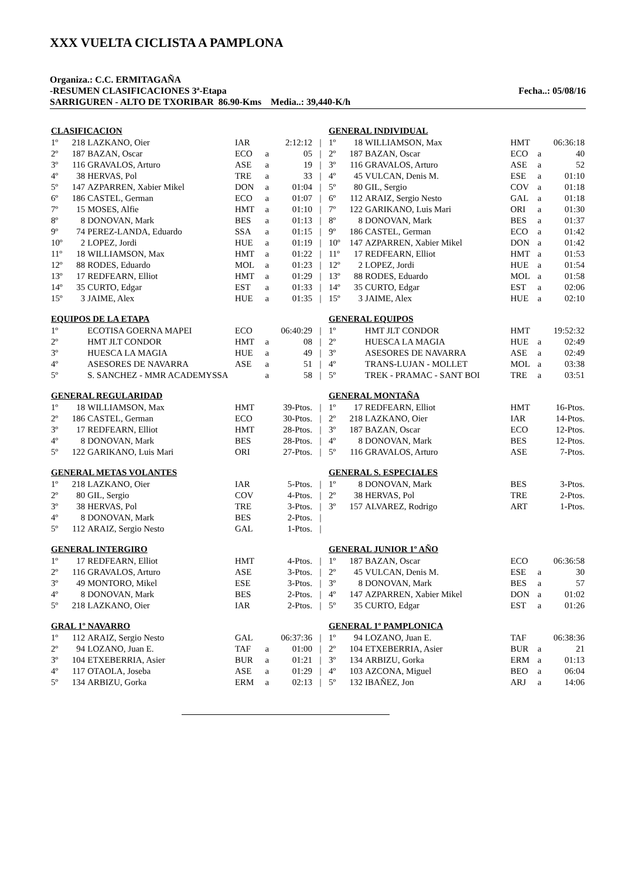XXX VUELTA CICLISTA A PAMPLONA
Organiza.: C.C. ERMITAGAÑA
-RESUMEN CLASIFICACIONES 3ª-Etapa Fecha..: 05/08/16
SARRIGUREN - ALTO DE TXORIBAR 86.90-Kms Media..: 39,440-K/h
| CLASIFICACION | | | | | | | GENERAL INDIVIDUAL | | | | | |
| 1º | 218 | LAZKANO, Oier | IAR | | 2:12:12 | / | 1º | 18 | WILLIAMSON, Max | HMT | | 06:36:18 |
| 2º | 187 | BAZAN, Oscar | ECO | a | 05 | / | 2º | 187 | BAZAN, Oscar | ECO | a | 40 |
| 3º | 116 | GRAVALOS, Arturo | ASE | a | 19 | / | 3º | 116 | GRAVALOS, Arturo | ASE | a | 52 |
| 4º | 38 | HERVAS, Pol | TRE | a | 33 | / | 4º | 45 | VULCAN, Denis M. | ESE | a | 01:10 |
| 5º | 147 | AZPARREN, Xabier Mikel | DON | a | 01:04 | / | 5º | 80 | GIL, Sergio | COV | a | 01:18 |
| 6º | 186 | CASTEL, German | ECO | a | 01:07 | / | 6º | 112 | ARAIZ, Sergio Nesto | GAL | a | 01:18 |
| 7º | 15 | MOSES, Alfie | HMT | a | 01:10 | / | 7º | 122 | GARIKANO, Luis Mari | ORI | a | 01:30 |
| 8º | 8 | DONOVAN, Mark | BES | a | 01:13 | / | 8º | 8 | DONOVAN, Mark | BES | a | 01:37 |
| 9º | 74 | PEREZ-LANDA, Eduardo | SSA | a | 01:15 | / | 9º | 186 | CASTEL, German | ECO | a | 01:42 |
| 10º | 2 | LOPEZ, Jordi | HUE | a | 01:19 | / | 10º | 147 | AZPARREN, Xabier Mikel | DON | a | 01:42 |
| 11º | 18 | WILLIAMSON, Max | HMT | a | 01:22 | / | 11º | 17 | REDFEARN, Elliot | HMT | a | 01:53 |
| 12º | 88 | RODES, Eduardo | MOL | a | 01:23 | / | 12º | 2 | LOPEZ, Jordi | HUE | a | 01:54 |
| 13º | 17 | REDFEARN, Elliot | HMT | a | 01:29 | / | 13º | 88 | RODES, Eduardo | MOL | a | 01:58 |
| 14º | 35 | CURTO, Edgar | EST | a | 01:33 | / | 14º | 35 | CURTO, Edgar | EST | a | 02:06 |
| 15º | 3 | JAIME, Alex | HUE | a | 01:35 | / | 15º | 3 | JAIME, Alex | HUE | a | 02:10 |
| EQUIPOS DE LA ETAPA | | | | | | | GENERAL EQUIPOS | | | | | |
| 1º | | ECOTISA GOERNA MAPEI | ECO | | 06:40:29 | / | 1º | | HMT JLT CONDOR | HMT | | 19:52:32 |
| 2º | | HMT JLT CONDOR | HMT | a | 08 | / | 2º | | HUESCA LA MAGIA | HUE | a | 02:49 |
| 3º | | HUESCA LA MAGIA | HUE | a | 49 | / | 3º | | ASESORES DE NAVARRA | ASE | a | 02:49 |
| 4º | | ASESORES DE NAVARRA | ASE | a | 51 | / | 4º | | TRANS-LUJAN - MOLLET | MOL | a | 03:38 |
| 5º | | S. SANCHEZ - MMR ACADEMYSSA | | a | 58 | / | 5º | | TREK - PRAMAC - SANT BOI | TRE | a | 03:51 |
| GENERAL REGULARIDAD | | | | | | | GENERAL MONTAÑA | | | | | |
| 1º | 18 | WILLIAMSON, Max | HMT | | 39-Ptos. | / | 1º | 17 | REDFEARN, Elliot | HMT | | 16-Ptos. |
| 2º | 186 | CASTEL, German | ECO | | 30-Ptos. | / | 2º | 218 | LAZKANO, Oier | IAR | | 14-Ptos. |
| 3º | 17 | REDFEARN, Elliot | HMT | | 28-Ptos. | / | 3º | 187 | BAZAN, Oscar | ECO | | 12-Ptos. |
| 4º | 8 | DONOVAN, Mark | BES | | 28-Ptos. | / | 4º | 8 | DONOVAN, Mark | BES | | 12-Ptos. |
| 5º | 122 | GARIKANO, Luis Mari | ORI | | 27-Ptos. | / | 5º | 116 | GRAVALOS, Arturo | ASE | | 7-Ptos. |
| GENERAL METAS VOLANTES | | | | | | | GENERAL S. ESPECIALES | | | | | |
| 1º | 218 | LAZKANO, Oier | IAR | | 5-Ptos. | / | 1º | 8 | DONOVAN, Mark | BES | | 3-Ptos. |
| 2º | 80 | GIL, Sergio | COV | | 4-Ptos. | / | 2º | 38 | HERVAS, Pol | TRE | | 2-Ptos. |
| 3º | 38 | HERVAS, Pol | TRE | | 3-Ptos. | / | 3º | 157 | ALVAREZ, Rodrigo | ART | | 1-Ptos. |
| 4º | 8 | DONOVAN, Mark | BES | | 2-Ptos. | / | | | | | | |
| 5º | 112 | ARAIZ, Sergio Nesto | GAL | | 1-Ptos. | / | | | | | | |
| GENERAL INTERGIRO | | | | | | | GENERAL JUNIOR 1º AÑO | | | | | |
| 1º | 17 | REDFEARN, Elliot | HMT | | 4-Ptos. | / | 1º | 187 | BAZAN, Oscar | ECO | | 06:36:58 |
| 2º | 116 | GRAVALOS, Arturo | ASE | | 3-Ptos. | / | 2º | 45 | VULCAN, Denis M. | ESE | a | 30 |
| 3º | 49 | MONTORO, Mikel | ESE | | 3-Ptos. | / | 3º | 8 | DONOVAN, Mark | BES | a | 57 |
| 4º | 8 | DONOVAN, Mark | BES | | 2-Ptos. | / | 4º | 147 | AZPARREN, Xabier Mikel | DON | a | 01:02 |
| 5º | 218 | LAZKANO, Oier | IAR | | 2-Ptos. | / | 5º | 35 | CURTO, Edgar | EST | a | 01:26 |
| GRAL 1º NAVARRO | | | | | | | GENERAL 1º PAMPLONICA | | | | | |
| 1º | 112 | ARAIZ, Sergio Nesto | GAL | | 06:37:36 | / | 1º | 94 | LOZANO, Juan E. | TAF | | 06:38:36 |
| 2º | 94 | LOZANO, Juan E. | TAF | a | 01:00 | / | 2º | 104 | ETXEBERRIA, Asier | BUR | a | 21 |
| 3º | 104 | ETXEBERRIA, Asier | BUR | a | 01:21 | / | 3º | 134 | ARBIZU, Gorka | ERM | a | 01:13 |
| 4º | 117 | OTAOLA, Joseba | ASE | a | 01:29 | / | 4º | 103 | AZCONA, Miguel | BEO | a | 06:04 |
| 5º | 134 | ARBIZU, Gorka | ERM | a | 02:13 | / | 5º | 132 | IBAÑEZ, Jon | ARJ | a | 14:06 |